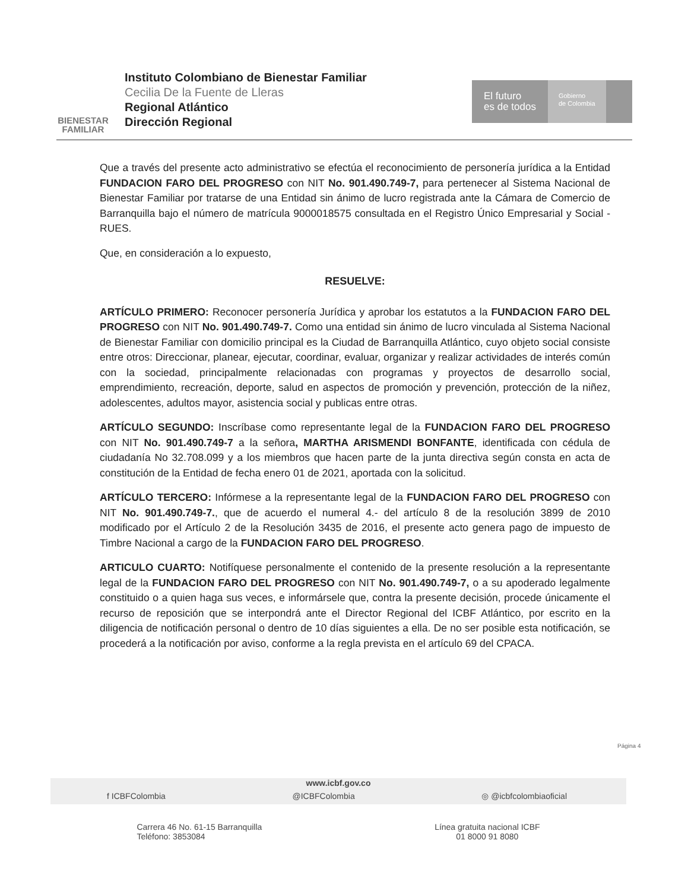BIENESTAR
FAMILIAR
Instituto Colombiano de Bienestar Familiar
Cecilia De la Fuente de Lleras
Regional Atlántico
Dirección Regional
El futuro
es de todos
Gobierno
de Colombia
Que a través del presente acto administrativo se efectúa el reconocimiento de personería jurídica a la Entidad FUNDACION FARO DEL PROGRESO con NIT No. 901.490.749-7, para pertenecer al Sistema Nacional de Bienestar Familiar por tratarse de una Entidad sin ánimo de lucro registrada ante la Cámara de Comercio de Barranquilla bajo el número de matrícula 9000018575 consultada en el Registro Único Empresarial y Social -RUES.
Que, en consideración a lo expuesto,
RESUELVE:
ARTÍCULO PRIMERO: Reconocer personería Jurídica y aprobar los estatutos a la FUNDACION FARO DEL PROGRESO con NIT No. 901.490.749-7. Como una entidad sin ánimo de lucro vinculada al Sistema Nacional de Bienestar Familiar con domicilio principal es la Ciudad de Barranquilla Atlántico, cuyo objeto social consiste entre otros: Direccionar, planear, ejecutar, coordinar, evaluar, organizar y realizar actividades de interés común con la sociedad, principalmente relacionadas con programas y proyectos de desarrollo social, emprendimiento, recreación, deporte, salud en aspectos de promoción y prevención, protección de la niñez, adolescentes, adultos mayor, asistencia social y publicas entre otras.
ARTÍCULO SEGUNDO: Inscríbase como representante legal de la FUNDACION FARO DEL PROGRESO con NIT No. 901.490.749-7 a la señora, MARTHA ARISMENDI BONFANTE, identificada con cédula de ciudadanía No 32.708.099 y a los miembros que hacen parte de la junta directiva según consta en acta de constitución de la Entidad de fecha enero 01 de 2021, aportada con la solicitud.
ARTÍCULO TERCERO: Infórmese a la representante legal de la FUNDACION FARO DEL PROGRESO con NIT No. 901.490.749-7., que de acuerdo el numeral 4.- del artículo 8 de la resolución 3899 de 2010 modificado por el Artículo 2 de la Resolución 3435 de 2016, el presente acto genera pago de impuesto de Timbre Nacional a cargo de la FUNDACION FARO DEL PROGRESO.
ARTICULO CUARTO: Notifíquese personalmente el contenido de la presente resolución a la representante legal de la FUNDACION FARO DEL PROGRESO con NIT No. 901.490.749-7, o a su apoderado legalmente constituido o a quien haga sus veces, e informársele que, contra la presente decisión, procede únicamente el recurso de reposición que se interpondrá ante el Director Regional del ICBF Atlántico, por escrito en la diligencia de notificación personal o dentro de 10 días siguientes a ella. De no ser posible esta notificación, se procederá a la notificación por aviso, conforme a la regla prevista en el artículo 69 del CPACA.
Página 4
www.icbf.gov.co
f ICBFColombia @ICBFColombia ◎ @icbfcolombiaoficial
Carrera 46 No. 61-15 Barranquilla
Teléfono: 3853084
Línea gratuita nacional ICBF
01 8000 91 8080